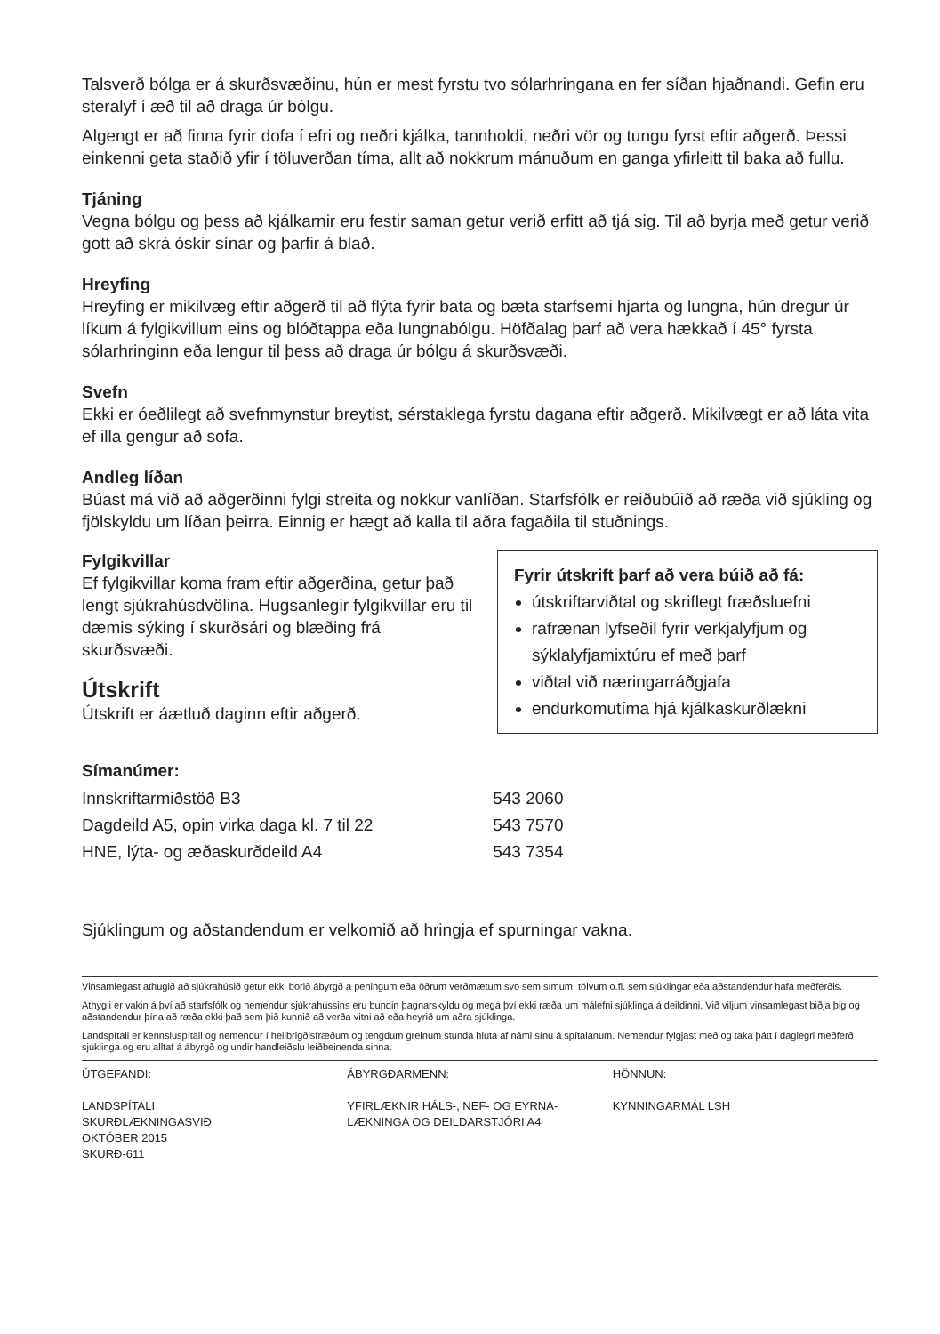Talsverð bólga er á skurðsvæðinu, hún er mest fyrstu tvo sólarhringana en fer síðan hjaðnandi. Gefin eru steralyf í æð til að draga úr bólgu.
Algengt er að finna fyrir dofa í efri og neðri kjálka, tannholdi, neðri vör og tungu fyrst eftir aðgerð. Þessi einkenni geta staðið yfir í töluverðan tíma, allt að nokkrum mánuðum en ganga yfirleitt til baka að fullu.
Tjáning
Vegna bólgu og þess að kjálkarnir eru festir saman getur verið erfitt að tjá sig. Til að byrja með getur verið gott að skrá óskir sínar og þarfir á blað.
Hreyfing
Hreyfing er mikilvæg eftir aðgerð til að flýta fyrir bata og bæta starfsemi hjarta og lungna, hún dregur úr líkum á fylgikvillum eins og blóðtappa eða lungnabólgu. Höfðalag þarf að vera hækkað í 45° fyrsta sólarhringinn eða lengur til þess að draga úr bólgu á skurðsvæði.
Svefn
Ekki er óeðlilegt að svefnmynstur breytist, sérstaklega fyrstu dagana eftir aðgerð. Mikilvægt er að láta vita ef illa gengur að sofa.
Andleg líðan
Búast má við að aðgerðinni fylgi streita og nokkur vanlíðan. Starfsfólk er reiðubúið að ræða við sjúkling og fjölskyldu um líðan þeirra. Einnig er hægt að kalla til aðra fagaðila til stuðnings.
Fylgikvillar
Ef fylgikvillar koma fram eftir aðgerðina, getur það lengt sjúkrahúsdvölina. Hugsanlegir fylgikvillar eru til dæmis sýking í skurðsári og blæðing frá skurðsvæði.
Útskrift
Útskrift er áætluð daginn eftir aðgerð.
Fyrir útskrift þarf að vera búið að fá:
útskriftarviðtal og skriflegt fræðsluefni
rafrænan lyfseðil fyrir verkjalyfjum og sýklalyfjamixtúru ef með þarf
viðtal við næringarráðgjafa
endurkomutíma hjá kjálkaskurðlækni
Símanúmer:
| Innskriftarmiðstöð B3 | 543 2060 |
| Dagdeild A5, opin virka daga kl. 7 til 22 | 543 7570 |
| HNE, lýta- og æðaskurðdeild A4 | 543 7354 |
Sjúklingum og aðstandendum er velkomið að hringja ef spurningar vakna.
Vinsamlegast athugið að sjúkrahúsið getur ekki borið ábyrgð á peningum eða öðrum verðmætum svo sem símum, tölvum o.fl. sem sjúklingar eða aðstandendur hafa meðferðis.
Athygli er vakin á því að starfsfólk og nemendur sjúkrahússins eru bundin þagnarskyldu og mega því ekki ræða um málefni sjúklinga á deildinni. Við viljum vinsamlegast biðja þig og aðstandendur þína að ræða ekki það sem þið kunnið að verða vitni að eða heyrið um aðra sjúklinga.
Landspítali er kennsluspítali og nemendur í heilbrigðisfræðum og tengdum greinum stunda hluta af námi sínu á spítalanum. Nemendur fylgjast með og taka þátt í daglegri meðferð sjúklinga og eru alltaf á ábyrgð og undir handleiðslu leiðbeinenda sinna.
ÚTGEFANDI:
LANDSPÍTALI
SKURÐLÆKNINGASVIÐ
OKTÓBER 2015
SKURÐ-611
ÁBYRGÐARMENN:
YFIRLÆKNIR HÁLS-, NEF- OG EYRNA-
LÆKNINGA OG DEILDARSTJÓRI A4
HÖNNUN:
KYNNINGARMÁL LSH